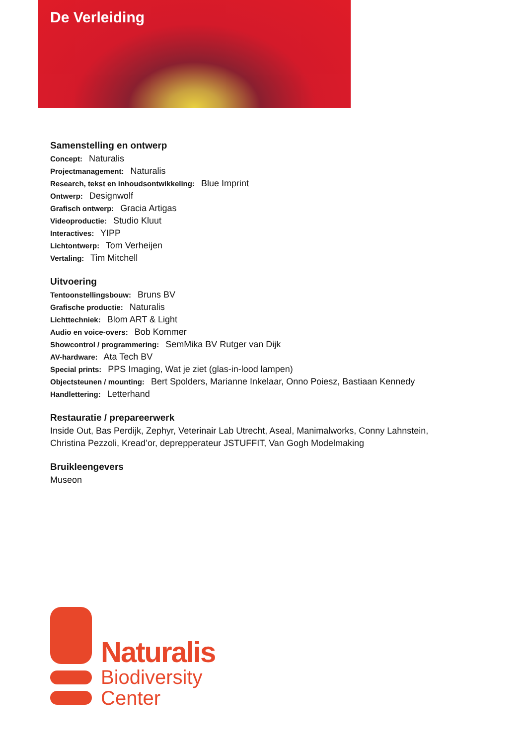De Verleiding
Samenstelling en ontwerp
Concept: Naturalis
Projectmanagement: Naturalis
Research, tekst en inhoudsontwikkeling: Blue Imprint
Ontwerp: Designwolf
Grafisch ontwerp: Gracia Artigas
Videoproductie: Studio Kluut
Interactives: YIPP
Lichtontwerp: Tom Verheijen
Vertaling: Tim Mitchell
Uitvoering
Tentoonstellingsbouw: Bruns BV
Grafische productie: Naturalis
Lichttechniek: Blom ART & Light
Audio en voice-overs: Bob Kommer
Showcontrol / programmering: SemMika BV Rutger van Dijk
AV-hardware: Ata Tech BV
Special prints: PPS Imaging, Wat je ziet (glas-in-lood lampen)
Objectsteunen / mounting: Bert Spolders, Marianne Inkelaar, Onno Poiesz, Bastiaan Kennedy
Handlettering: Letterhand
Restauratie / prepareerwerk
Inside Out, Bas Perdijk, Zephyr, Veterinair Lab Utrecht, Aseal, Manimalworks, Conny Lahnstein,
Christina Pezzoli, Kread’or, deprepperateur JSTUFFIT, Van Gogh Modelmaking
Bruikleengevers
Museon
Naturalis
Biodiversity
Center